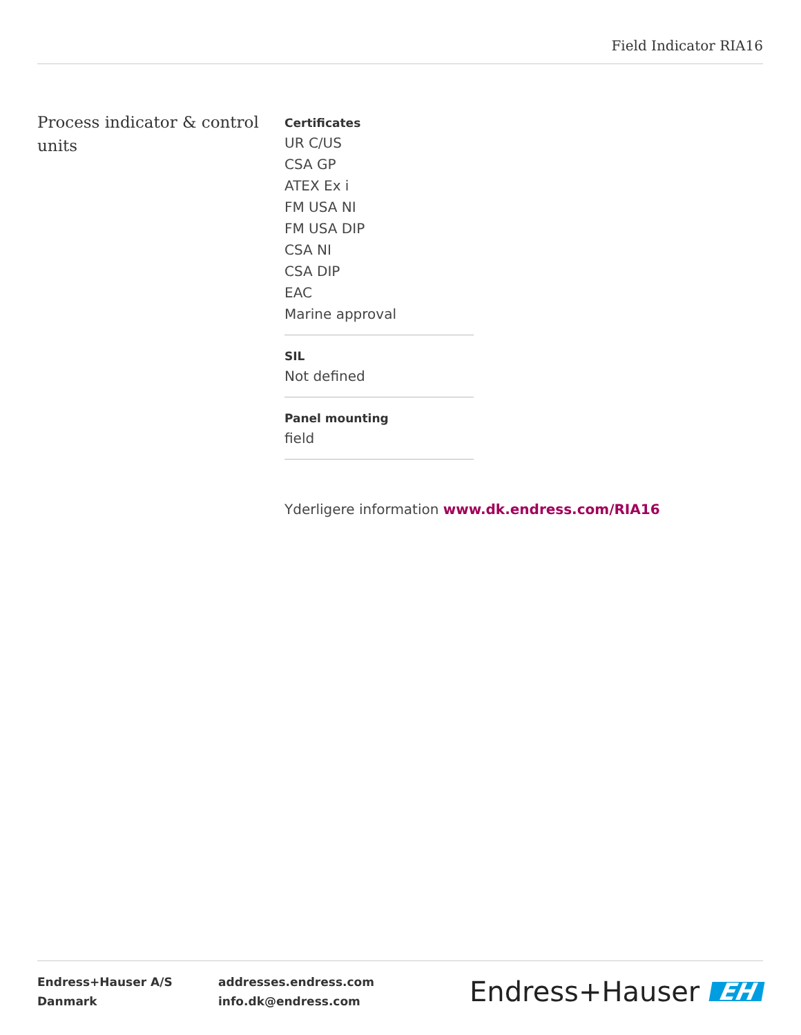Field Indicator RIA16
Process indicator & control units
Certificates
UR C/US
CSA GP
ATEX Ex i
FM USA NI
FM USA DIP
CSA NI
CSA DIP
EAC
Marine approval
SIL
Not defined
Panel mounting
field
Yderligere information www.dk.endress.com/RIA16
Endress+Hauser A/S
Danmark
addresses.endress.com
info.dk@endress.com
Endress+Hauser EH